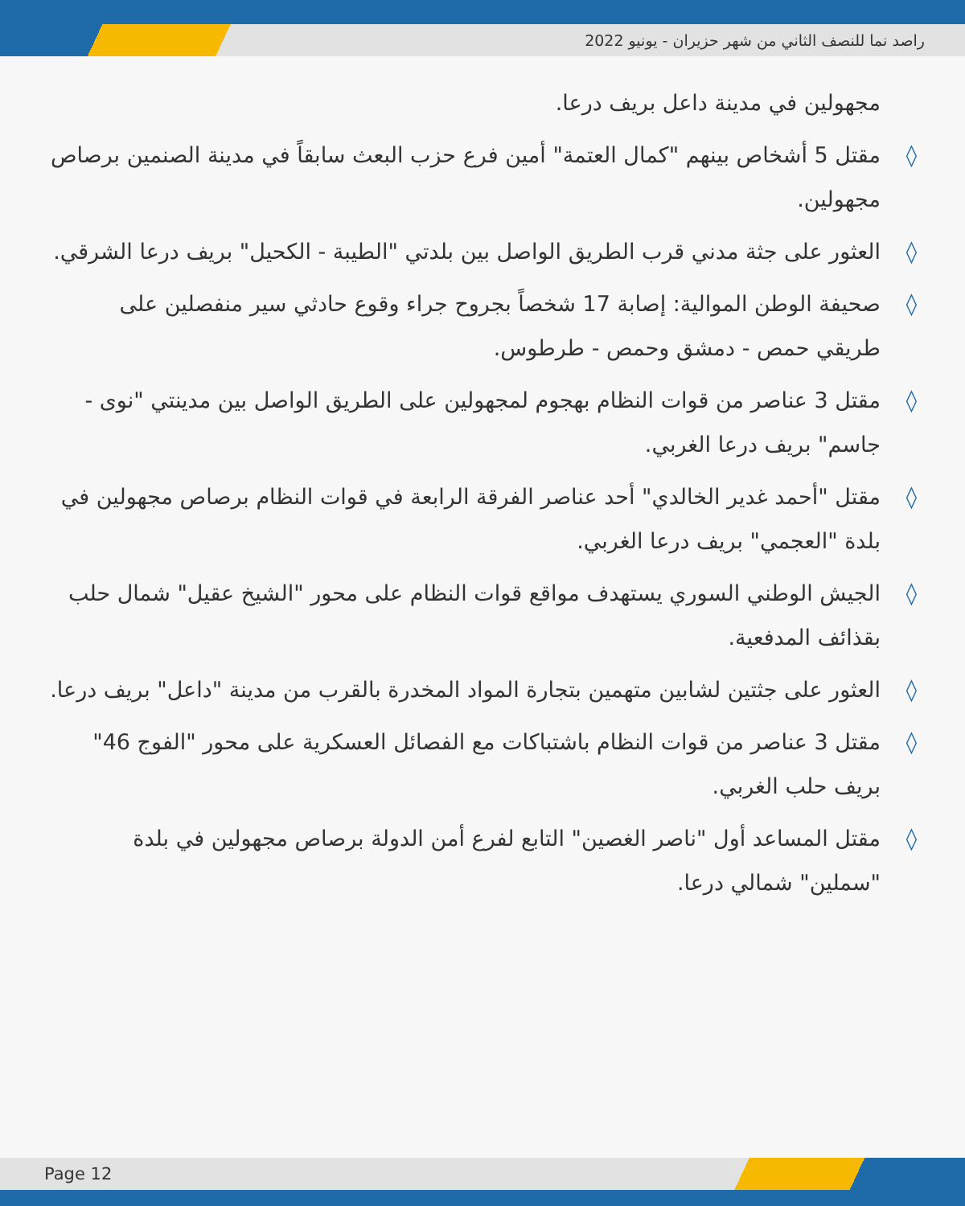راصد نما للنصف الثاني من شهر حزيران - يونيو 2022
مجهولين في مدينة داعل بريف درعا.
◊ مقتل 5 أشخاص بينهم "كمال العتمة" أمين فرع حزب البعث سابقاً في مدينة الصنمين برصاص مجهولين.
◊ العثور على جثة مدني قرب الطريق الواصل بين بلدتي "الطيبة - الكحيل" بريف درعا الشرقي.
◊ صحيفة الوطن الموالية: إصابة 17 شخصاً بجروح جراء وقوع حادثي سير منفصلين على طريقي حمص - دمشق وحمص - طرطوس.
◊ مقتل 3 عناصر من قوات النظام بهجوم لمجهولين على الطريق الواصل بين مدينتي "نوى - جاسم" بريف درعا الغربي.
◊ مقتل "أحمد غدير الخالدي" أحد عناصر الفرقة الرابعة في قوات النظام برصاص مجهولين في بلدة "العجمي" بريف درعا الغربي.
◊ الجيش الوطني السوري يستهدف مواقع قوات النظام على محور "الشيخ عقيل" شمال حلب بقذائف المدفعية.
◊ العثور على جثتين لشابين متهمين بتجارة المواد المخدرة بالقرب من مدينة "داعل" بريف درعا.
◊ مقتل 3 عناصر من قوات النظام باشتباكات مع الفصائل العسكرية على محور "الفوج 46" بريف حلب الغربي.
◊ مقتل المساعد أول "ناصر الغصين" التابع لفرع أمن الدولة برصاص مجهولين في بلدة "سملين" شمالي درعا.
Page 12